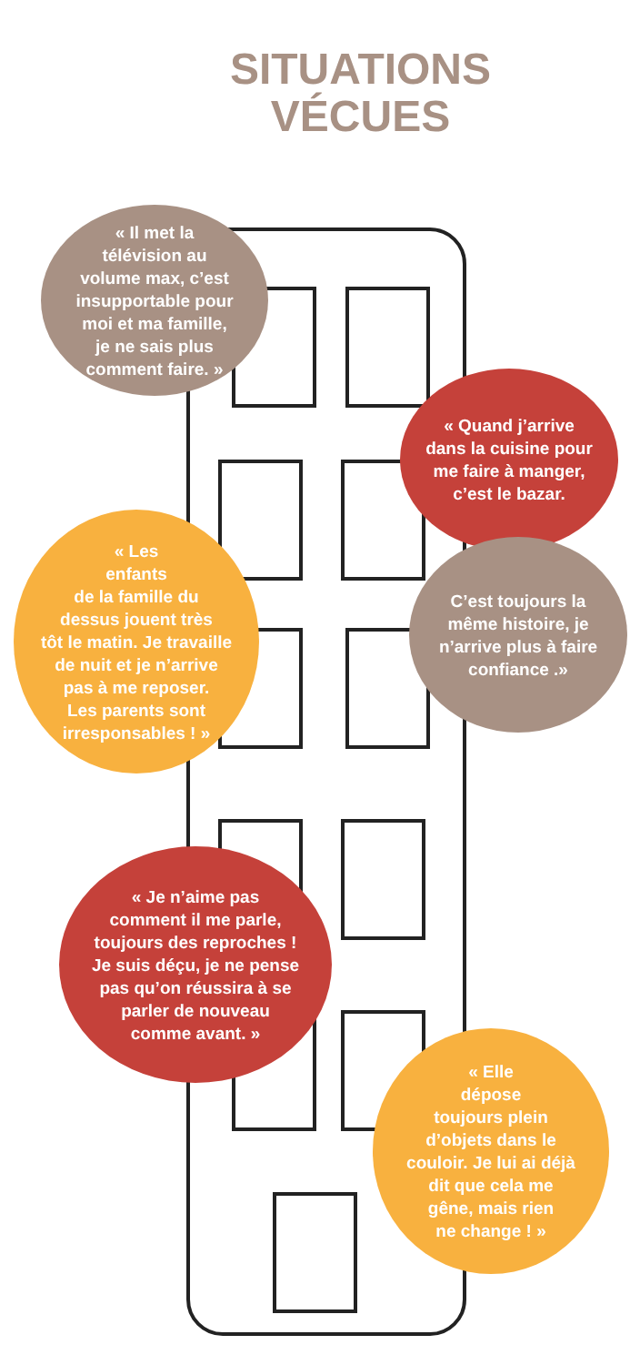SITUATIONS
VÉCUES
« Il met la
télévision au
volume max, c’est
insupportable pour
moi et ma famille,
je ne sais plus
comment faire. »
« Quand j’arrive
dans la cuisine pour
me faire à manger,
c’est le bazar.
C’est toujours la
même histoire, je
n’arrive plus à faire
confiance .»
« Les
enfants
de la famille du
dessus jouent très
tôt le matin. Je travaille
de nuit et je n’arrive
pas à me reposer.
Les parents sont
irresponsables ! »
« Je n’aime pas
comment il me parle,
toujours des reproches !
Je suis déçu, je ne pense
pas qu’on réussira à se
parler de nouveau
comme avant. »
« Elle
dépose
toujours plein
d’objets dans le
couloir. Je lui ai déjà
dit que cela me
gêne, mais rien
ne change ! »